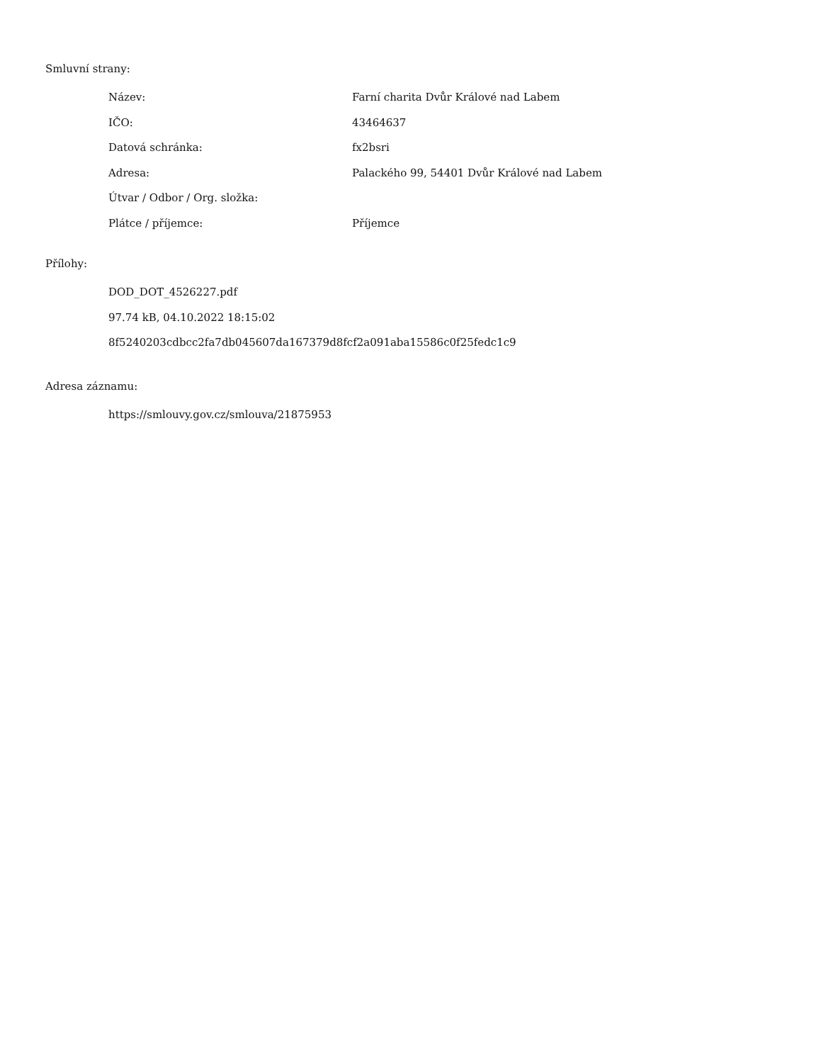Smluvní strany:
| Název: | Farní charita Dvůr Králové nad Labem |
| IČO: | 43464637 |
| Datová schránka: | fx2bsri |
| Adresa: | Palackého 99, 54401 Dvůr Králové nad Labem |
| Útvar / Odbor / Org. složka: | |
| Plátce / příjemce: | Příjemce |
Přílohy:
DOD_DOT_4526227.pdf
97.74 kB, 04.10.2022 18:15:02
8f5240203cdbcc2fa7db045607da167379d8fcf2a091aba15586c0f25fedc1c9
Adresa záznamu:
https://smlouvy.gov.cz/smlouva/21875953